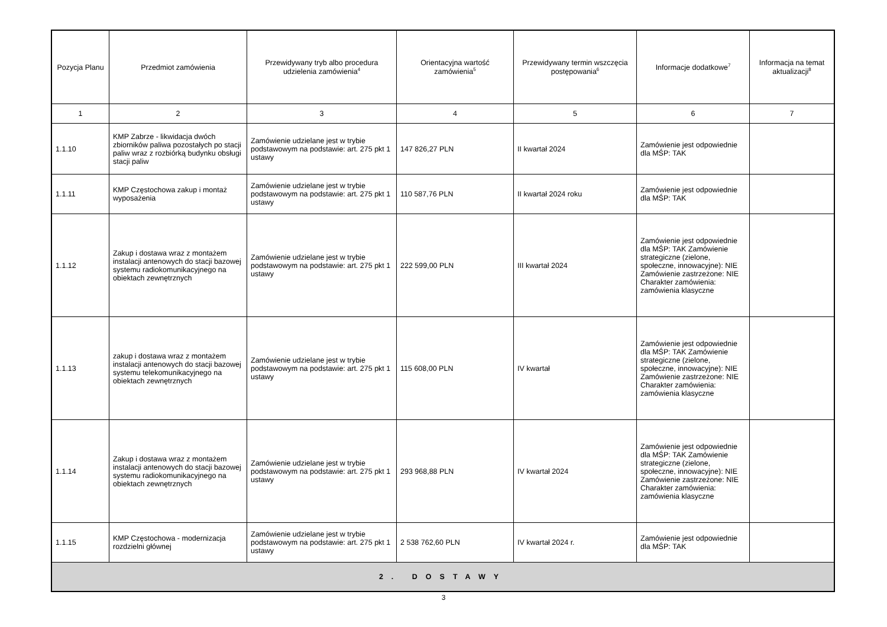| Pozycja Planu | Przedmiot zamówienia | Przewidywany tryb albo procedura udzielenia zamówienia<sup>4</sup> | Orientacyjna wartość zamówienia<sup>5</sup> | Przewidywany termin wszczęcia postępowania<sup>6</sup> | Informacje dodatkowe<sup>7</sup> | Informacja na temat aktualizacji<sup>8</sup> |
| --- | --- | --- | --- | --- | --- | --- |
| 1 | 2 | 3 | 4 | 5 | 6 | 7 |
| 1.1.10 | KMP Zabrze - likwidacja dwóch zbiorników paliwa pozostałych po stacji paliw wraz z rozbiórką budynku obsługi stacji paliw | Zamówienie udzielane jest w trybie podstawowym na podstawie: art. 275 pkt 1 ustawy | 147 826,27 PLN | II kwartał 2024 | Zamówienie jest odpowiednie dla MŚP: TAK | |
| 1.1.11 | KMP Częstochowa zakup i montaż wyposażenia | Zamówienie udzielane jest w trybie podstawowym na podstawie: art. 275 pkt 1 ustawy | 110 587,76 PLN | II kwartał 2024 roku | Zamówienie jest odpowiednie dla MŚP: TAK | |
| 1.1.12 | Zakup i dostawa wraz z montażem instalacji antenowych do stacji bazowej systemu radiokomunikacyjnego na obiektach zewnętrznych | Zamówienie udzielane jest w trybie podstawowym na podstawie: art. 275 pkt 1 ustawy | 222 599,00 PLN | III kwartał 2024 | Zamówienie jest odpowiednie dla MŚP: TAK Zamówienie strategiczne (zielone, społeczne, innowacyjne): NIE Zamówienie zastrzeżone: NIE Charakter zamówienia: zamówienia klasyczne | |
| 1.1.13 | zakup i dostawa wraz z montażem instalacji antenowych do stacji bazowej systemu telekomunikacyjnego na obiektach zewnętrznych | Zamówienie udzielane jest w trybie podstawowym na podstawie: art. 275 pkt 1 ustawy | 115 608,00 PLN | IV kwartał | Zamówienie jest odpowiednie dla MŚP: TAK Zamówienie strategiczne (zielone, społeczne, innowacyjne): NIE Zamówienie zastrzeżone: NIE Charakter zamówienia: zamówienia klasyczne | |
| 1.1.14 | Zakup i dostawa wraz z montażem instalacji antenowych do stacji bazowej systemu radiokomunikacyjnego na obiektach zewnętrznych | Zamówienie udzielane jest w trybie podstawowym na podstawie: art. 275 pkt 1 ustawy | 293 968,88 PLN | IV kwartał 2024 | Zamówienie jest odpowiednie dla MŚP: TAK Zamówienie strategiczne (zielone, społeczne, innowacyjne): NIE Zamówienie zastrzeżone: NIE Charakter zamówienia: zamówienia klasyczne | |
| 1.1.15 | KMP Częstochowa - modernizacja rozdzielni głównej | Zamówienie udzielane jest w trybie podstawowym na podstawie: art. 275 pkt 1 ustawy | 2 538 762,60 PLN | IV kwartał 2024 r. | Zamówienie jest odpowiednie dla MŚP: TAK | |
| 2. DOSTAWY | | | | | | |
3